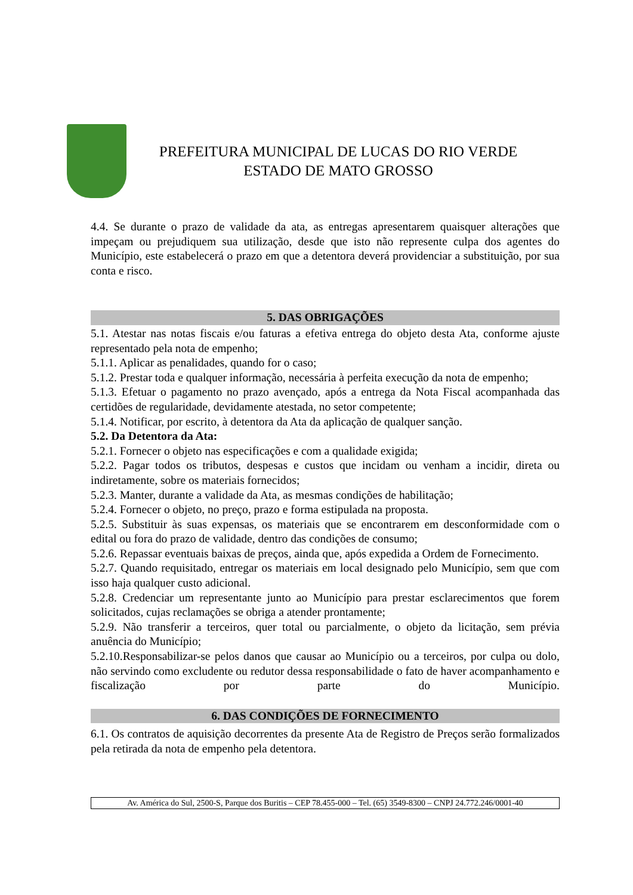PREFEITURA MUNICIPAL DE LUCAS DO RIO VERDE
ESTADO DE MATO GROSSO
4.4. Se durante o prazo de validade da ata, as entregas apresentarem quaisquer alterações que impeçam ou prejudiquem sua utilização, desde que isto não represente culpa dos agentes do Município, este estabelecerá o prazo em que a detentora deverá providenciar a substituição, por sua conta e risco.
5. DAS OBRIGAÇÕES
5.1. Atestar nas notas fiscais e/ou faturas a efetiva entrega do objeto desta Ata, conforme ajuste representado pela nota de empenho;
5.1.1. Aplicar as penalidades, quando for o caso;
5.1.2. Prestar toda e qualquer informação, necessária à perfeita execução da nota de empenho;
5.1.3. Efetuar o pagamento no prazo avençado, após a entrega da Nota Fiscal acompanhada das certidões de regularidade, devidamente atestada, no setor competente;
5.1.4. Notificar, por escrito, à detentora da Ata da aplicação de qualquer sanção.
5.2. Da Detentora da Ata:
5.2.1. Fornecer o objeto nas especificações e com a qualidade exigida;
5.2.2. Pagar todos os tributos, despesas e custos que incidam ou venham a incidir, direta ou indiretamente, sobre os materiais fornecidos;
5.2.3. Manter, durante a validade da Ata, as mesmas condições de habilitação;
5.2.4. Fornecer o objeto, no preço, prazo e forma estipulada na proposta.
5.2.5. Substituir às suas expensas, os materiais que se encontrarem em desconformidade com o edital ou fora do prazo de validade, dentro das condições de consumo;
5.2.6. Repassar eventuais baixas de preços, ainda que, após expedida a Ordem de Fornecimento.
5.2.7. Quando requisitado, entregar os materiais em local designado pelo Município, sem que com isso haja qualquer custo adicional.
5.2.8. Credenciar um representante junto ao Município para prestar esclarecimentos que forem solicitados, cujas reclamações se obriga a atender prontamente;
5.2.9. Não transferir a terceiros, quer total ou parcialmente, o objeto da licitação, sem prévia anuência do Município;
5.2.10.Responsabilizar-se pelos danos que causar ao Município ou a terceiros, por culpa ou dolo, não servindo como excludente ou redutor dessa responsabilidade o fato de haver acompanhamento e fiscalização por parte do Município.
6. DAS CONDIÇÕES DE FORNECIMENTO
6.1. Os contratos de aquisição decorrentes da presente Ata de Registro de Preços serão formalizados pela retirada da nota de empenho pela detentora.
Av. América do Sul, 2500-S, Parque dos Buritis – CEP 78.455-000 – Tel. (65) 3549-8300 – CNPJ 24.772.246/0001-40